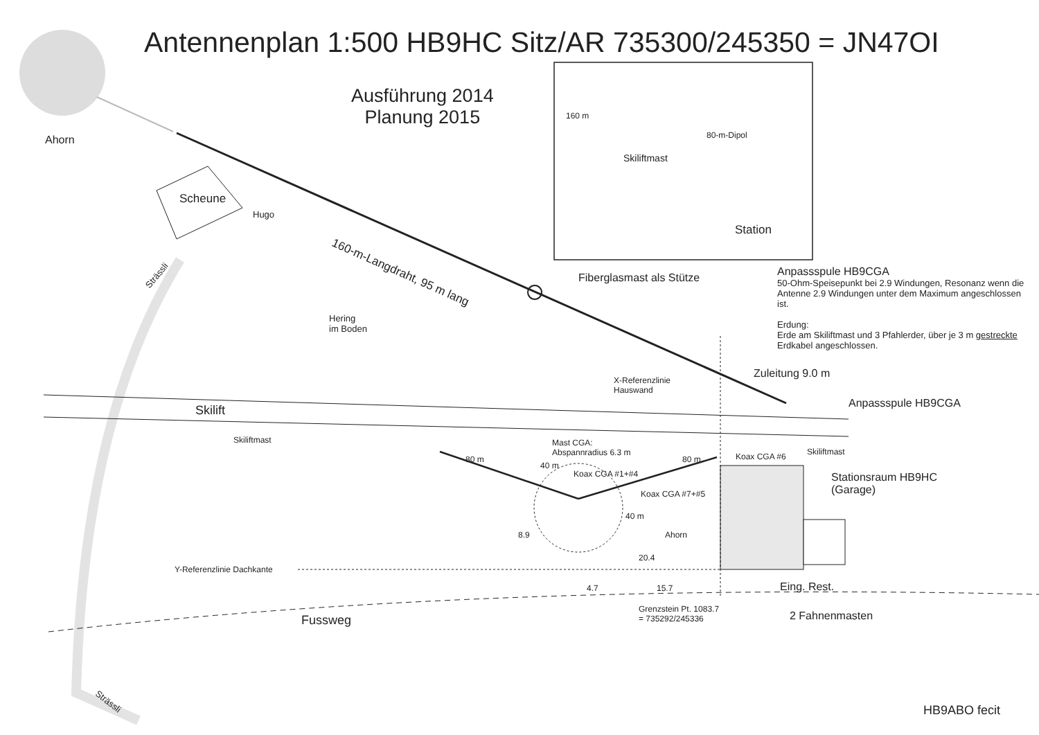Antennenplan 1:500 HB9HC Sitz/AR 735300/245350 = JN47OI
Ausführung 2014
Planung 2015
Ahorn
Scheune
Hugo
160-m-Langdraht, 95 m lang
160 m
80-m-Dipol
Skiliftmast
Station
Fiberglasmast als Stütze
Anpassspule HB9CGA
50-Ohm-Speisepunkt bei 2.9 Windungen, Resonanz wenn die Antenne 2.9 Windungen unter dem Maximum angeschlossen ist.
Erdung:
Erde am Skiliftmast und 3 Pfahlerder, über je 3 m gestreckte Erdkabel angeschlossen.
Hering
im Boden
Zuleitung 9.0 m
X-Referenzlinie
Hauswand
Anpassspule HB9CGA
Skilift
Skiliftmast
Skiliftmast
Mast CGA:
Abspannradius 6.3 m
80 m 80 m Koax CGA #6
40 m
Koax CGA #1+#4
Stationsraum HB9HC
(Garage)
Koax CGA #7+#5
40 m
Ahorn
8.9
20.4
Y-Referenzlinie Dachkante
Eing. Rest.
4.7 15.7
Grenzstein Pt. 1083.7
= 735292/245336
2 Fahnenmasten
Fussweg
Strässli
Strässli
HB9ABO fecit